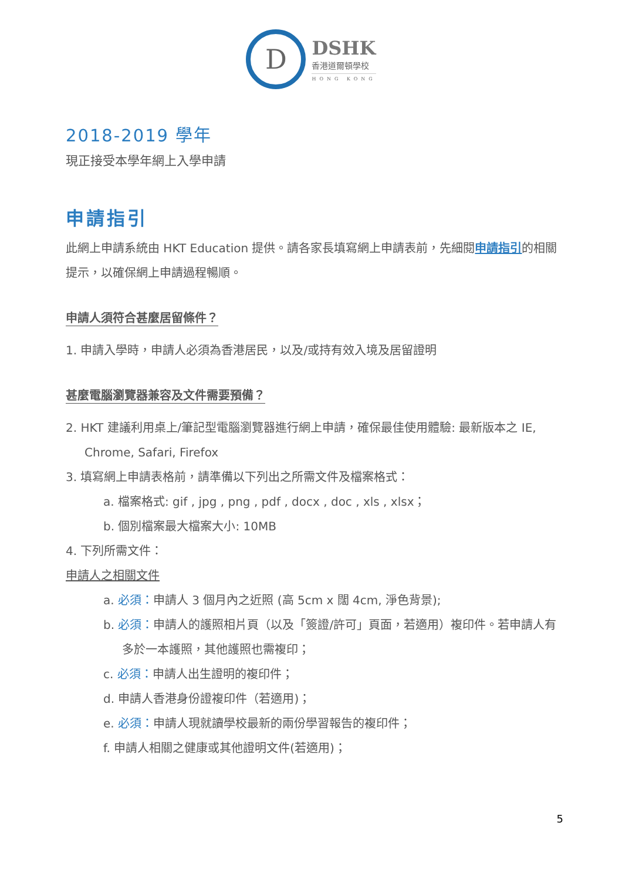D
DSHK
香港道爾頓學校
HONG KONG
2018-2019 學年
現正接受本學年網上入學申請
申請指引
此網上申請系統由 HKT Education 提供。請各家長填寫網上申請表前，先細閱申請指引的相關提示，以確保網上申請過程暢順。
申請人須符合甚麼居留條件？
1. 申請入學時，申請人必須為香港居民，以及/或持有效入境及居留證明
甚麼電腦瀏覽器兼容及文件需要預備？
2. HKT 建議利用桌上/筆記型電腦瀏覽器進行網上申請，確保最佳使用體驗: 最新版本之 IE, Chrome, Safari, Firefox
3. 填寫網上申請表格前，請準備以下列出之所需文件及檔案格式：
a. 檔案格式: gif , jpg , png , pdf , docx , doc , xls , xlsx；
b. 個別檔案最大檔案大小: 10MB
4. 下列所需文件：
申請人之相關文件
a. 必須：申請人 3 個月內之近照 (高 5cm x 闊 4cm, 淨色背景);
b. 必須：申請人的護照相片頁（以及「簽證/許可」頁面，若適用）複印件。若申請人有多於一本護照，其他護照也需複印；
c. 必須：申請人出生證明的複印件；
d. 申請人香港身份證複印件（若適用)；
e. 必須：申請人現就讀學校最新的兩份學習報告的複印件；
f. 申請人相關之健康或其他證明文件(若適用)；
5